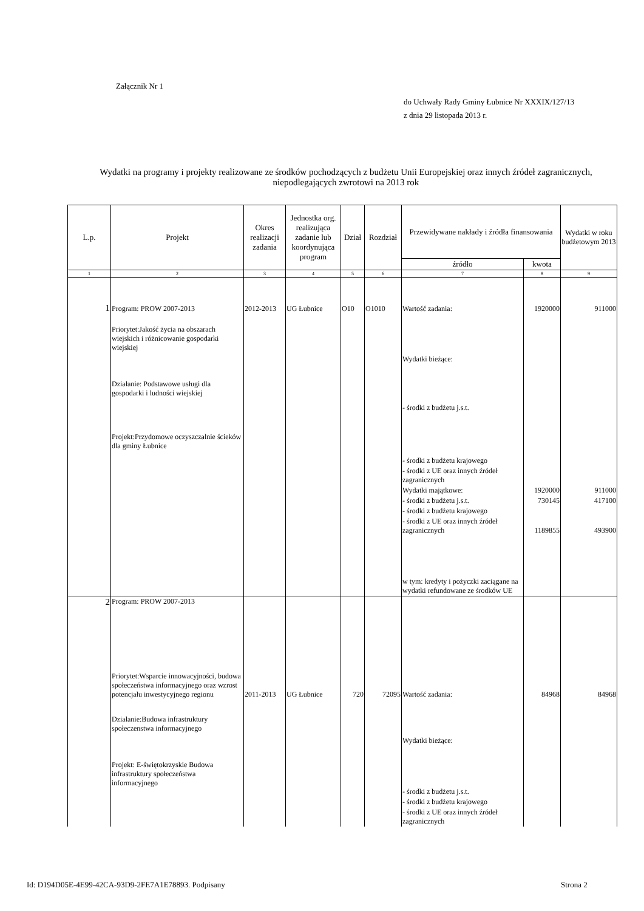Załącznik Nr 1
do Uchwały Rady Gminy Łubnice Nr XXXIX/127/13
z dnia 29 listopada 2013 r.
Wydatki na programy i projekty realizowane ze środków pochodzących z budżetu Unii Europejskiej oraz innych źródeł zagranicznych, niepodlegających zwrotowi na 2013 rok
| L.p. | Projekt | Okres realizacji zadania | Jednostka org. realizująca zadanie lub koordynująca program | Dział | Rozdział | Przewidywane nakłady i źródła finansowania | | Wydatki w roku budżetowym 2013 |
| --- | --- | --- | --- | --- | --- | --- | --- | --- |
| | | | | | | źródło | kwota | |
| 1 | 2 | 3 | 4 | 5 | 6 | 7 | 8 | 9 |
| 1 | Program: PROW 2007-2013 | 2012-2013 | UG Łubnice | O10 | O1010 | Wartość zadania: | 1920000 | 911000 |
| | Priorytet:Jakość życia na obszarach wiejskich i różnicowanie gospodarki wiejskiej | | | | | Wydatki bieżące: | | |
| | Działanie: Podstawowe usługi dla gospodarki i ludności wiejskiej | | | | | - środki z budżetu j.s.t. | | |
| | Projekt:Przydomowe oczyszczalnie ścieków dla gminy Łubnice | | | | | - środki z budżetu krajowego | | |
| | | | | | | - środki z UE oraz innych źródeł zagranicznych | | |
| | | | | | | Wydatki majątkowe: | 1920000 | 911000 |
| | | | | | | - środki z budżetu j.s.t. | 730145 | 417100 |
| | | | | | | - środki z budżetu krajowego | | |
| | | | | | | - środki z UE oraz innych źródeł zagranicznych | 1189855 | 493900 |
| | | | | | | w tym: kredyty i pożyczki zaciągane na wydatki refundowane ze środków UE | | |
| 2 | Program: PROW 2007-2013 | | | | | | | |
| | Priorytet:Wsparcie innowacyjności, budowa społeczeństwa informacyjnego oraz wzrost potencjału inwestycyjnego regionu | 2011-2013 | UG Łubnice | 720 | 72095 | Wartość zadania: | 84968 | 84968 |
| | Działanie:Budowa infrastruktury społeczenstwa informacyjnego | | | | | Wydatki bieżące: | | |
| | Projekt: E-świętokrzyskie Budowa infrastruktury społeczeństwa informacyjnego | | | | | - środki z budżetu j.s.t. | | |
| | | | | | | - środki z budżetu krajowego | | |
| | | | | | | - środki z UE oraz innych źródeł zagranicznych | | |
Id: D194D05E-4E99-42CA-93D9-2FE7A1E78893. Podpisany
Strona 2